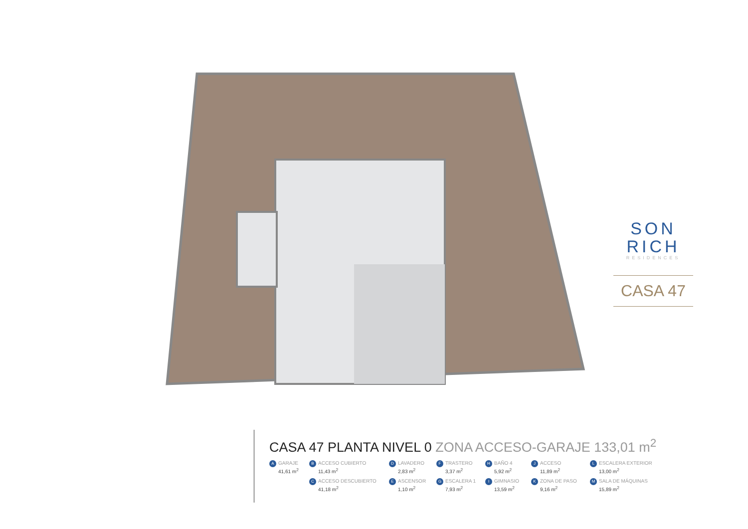SON
RICH
RESIDENCES
CASA 47
CASA 47 PLANTA NIVEL 0 ZONA ACCESO-GARAJE 133,01 m<sup>2</sup>
A GARAJE
41,61 m<sup>2</sup>
B ACCESO CUBIERTO
11,43 m<sup>2</sup>
D LAVADERO
2,83 m<sup>2</sup>
F TRASTERO
3,37 m<sup>2</sup>
H BAÑO 4
5,92 m<sup>2</sup>
J ACCESO
11,89 m<sup>2</sup>
L ESCALERA EXTERIOR
13,00 m<sup>2</sup>
C ACCESO DESCUBIERTO
41,18 m<sup>2</sup>
E ASCENSOR
1,10 m<sup>2</sup>
G ESCALERA 1
7,93 m<sup>2</sup>
I GIMNASIO
13,59 m<sup>2</sup>
K ZONA DE PASO
9,16 m<sup>2</sup>
M SALA DE MÁQUINAS
15,89 m<sup>2</sup>